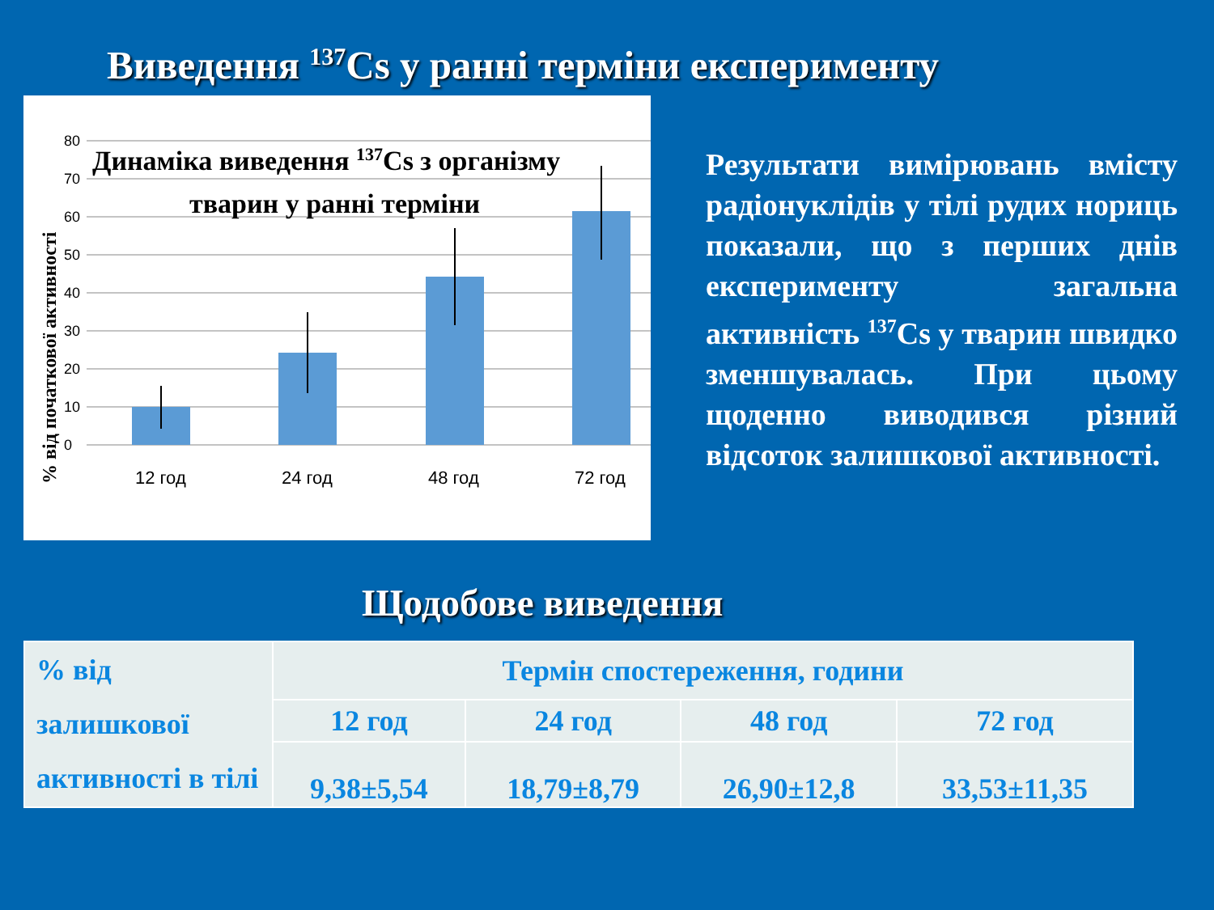Виведення <sup>137</sup>Cs у ранні терміни експерименту
80
70
60
50
40
30
20
10
0
12 год
24 год
48 год
72 год
% від початкової активності
Динаміка виведення 137Cs з організму
тварин у ранні терміни
Результати вимірювань вмісту радіонуклідів у тілі рудих нориць показали, що з перших днів експерименту загальна активність <sup>137</sup>Cs у тварин швидко зменшувалась. При цьому щоденно виводився різний відсоток залишкової активності.
Щодобове виведення
| % від залишкової активності в тілі | Термін спостереження, години | | | |
| | 12 год | 24 год | 48 год | 72 год |
| | 9,38±5,54 | 18,79±8,79 | 26,90±12,8 | 33,53±11,35 |